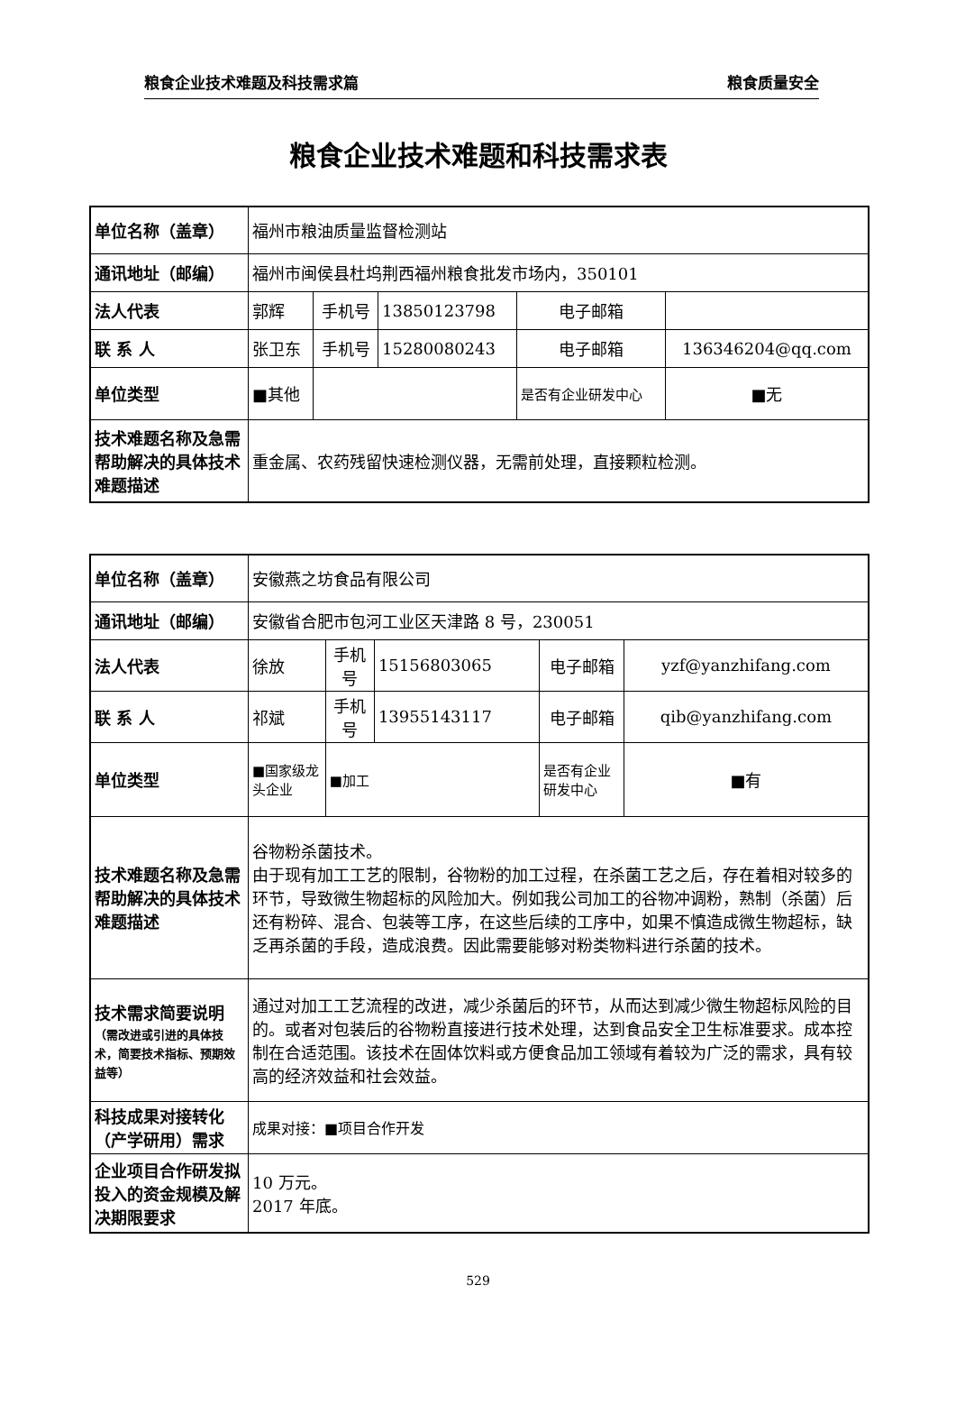粮食企业技术难题及科技需求篇 粮食质量安全
粮食企业技术难题和科技需求表
| 单位名称（盖章） | 福州市粮油质量监督检测站 | | | | |
| 通讯地址（邮编） | 福州市闽侯县杜坞荆西福州粮食批发市场内，350101 | | | | |
| 法人代表 | 郭辉 | 手机号 | 13850123798 | 电子邮箱 | |
| 联 系 人 | 张卫东 | 手机号 | 15280080243 | 电子邮箱 | 136346204@qq.com |
| 单位类型 | ■其他 | | | 是否有企业研发中心 | ■无 |
| 技术难题名称及急需帮助解决的具体技术难题描述 | 重金属、农药残留快速检测仪器，无需前处理，直接颗粒检测。 | | | | |
| 单位名称（盖章） | 安徽燕之坊食品有限公司 | | | | |
| 通讯地址（邮编） | 安徽省合肥市包河工业区天津路 8 号，230051 | | | | |
| 法人代表 | 徐放 | 手机号 | 15156803065 | 电子邮箱 | yzf@yanzhifang.com |
| 联 系 人 | 祁斌 | 手机号 | 13955143117 | 电子邮箱 | qib@yanzhifang.com |
| 单位类型 | ■国家级龙头企业 | ■加工 | | 是否有企业研发中心 | ■有 |
| 技术难题名称及急需帮助解决的具体技术难题描述 | 谷物粉杀菌技术。 由于现有加工工艺的限制，谷物粉的加工过程，在杀菌工艺之后，存在着相对较多的环节，导致微生物超标的风险加大。例如我公司加工的谷物冲调粉，熟制（杀菌）后还有粉碎、混合、包装等工序，在这些后续的工序中，如果不慎造成微生物超标，缺乏再杀菌的手段，造成浪费。因此需要能够对粉类物料进行杀菌的技术。 | | | | |
| 技术需求简要说明 （需改进或引进的具体技术，简要技术指标、预期效益等） | 通过对加工工艺流程的改进，减少杀菌后的环节，从而达到减少微生物超标风险的目的。或者对包装后的谷物粉直接进行技术处理，达到食品安全卫生标准要求。成本控制在合适范围。该技术在固体饮料或方便食品加工领域有着较为广泛的需求，具有较高的经济效益和社会效益。 | | | | |
| 科技成果对接转化（产学研用）需求 | 成果对接：■项目合作开发 | | | | |
| 企业项目合作研发拟投入的资金规模及解决期限要求 | 10 万元。 2017 年底。 | | | | |
529